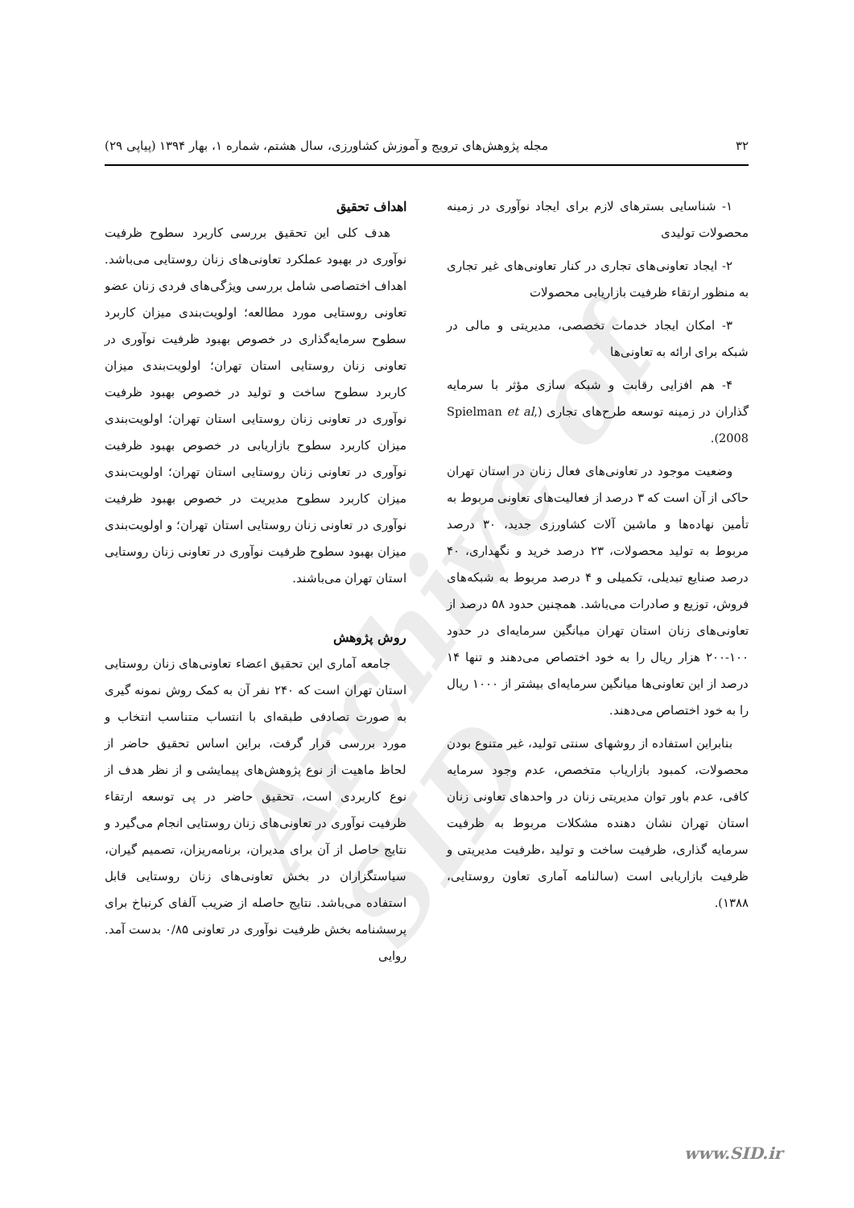۳۲ مجله پژوهش‌های ترویج و آموزش کشاورزی، سال هشتم، شماره ۱، بهار ۱۳۹۴ (پیاپی ۲۹)
Archive of SID
۱- شناسایی بسترهای لازم برای ایجاد نوآوری در زمینه محصولات تولیدی
۲- ایجاد تعاونی‌های تجاری در کنار تعاونی‌های غیر تجاری به منظور ارتقاء ظرفیت بازاریابی محصولات
۳- امکان ایجاد خدمات تخصصی، مدیریتی و مالی در شبکه برای ارائه به تعاونی‌ها
۴- هم افزایی رقابت و شبکه سازی مؤثر با سرمایه گذاران در زمینه توسعه طرح‌های تجاری (Spielman et al, 2008).
وضعیت موجود در تعاونی‌های فعال زنان در استان تهران حاکی از آن است که ۳ درصد از فعالیت‌های تعاونی مربوط به تأمین نهاده‌ها و ماشین آلات کشاورزی جدید، ۳۰ درصد مربوط به تولید محصولات، ۲۳ درصد خرید و نگهداری، ۴۰ درصد صنایع تبدیلی، تکمیلی و ۴ درصد مربوط به شبکه‌های فروش، توزیع و صادرات می‌باشد. همچنین حدود ۵۸ درصد از تعاونی‌های زنان استان تهران میانگین سرمایه‌ای در حدود ۱۰۰-۲۰۰ هزار ریال را به خود اختصاص می‌دهند و تنها ۱۴ درصد از این تعاونی‌ها میانگین سرمایه‌ای بیشتر از ۱۰۰۰ ریال را به خود اختصاص می‌دهند.
بنابراین استفاده از روشهای سنتی تولید، غیر متنوع بودن محصولات، کمبود بازاریاب متخصص، عدم وجود سرمایه کافی، عدم باور توان مدیریتی زنان در واحدهای تعاونی زنان استان تهران نشان دهنده مشکلات مربوط به ظرفیت سرمایه گذاری، ظرفیت ساخت و تولید ،ظرفیت مدیریتی و ظرفیت بازاریابی است (سالنامه آماری تعاون روستایی، ۱۳۸۸).
اهداف تحقیق
هدف کلی این تحقیق بررسی کاربرد سطوح ظرفیت نوآوری در بهبود عملکرد تعاونی‌های زنان روستایی می‌باشد. اهداف اختصاصی شامل بررسی ویژگی‌های فردی زنان عضو تعاونی روستایی مورد مطالعه؛ اولویت‌بندی میزان کاربرد سطوح سرمایه‌گذاری در خصوص بهبود ظرفیت نوآوری در تعاونی زنان روستایی استان تهران؛ اولویت‌بندی میزان کاربرد سطوح ساخت و تولید در خصوص بهبود ظرفیت نوآوری در تعاونی زنان روستایی استان تهران؛ اولویت‌بندی میزان کاربرد سطوح بازاریابی در خصوص بهبود ظرفیت نوآوری در تعاونی زنان روستایی استان تهران؛ اولویت‌بندی میزان کاربرد سطوح مدیریت در خصوص بهبود ظرفیت نوآوری در تعاونی زنان روستایی استان تهران؛ و اولویت‌بندی میزان بهبود سطوح ظرفیت نوآوری در تعاونی زنان روستایی استان تهران می‌باشند.
روش پژوهش
جامعه آماری این تحقیق اعضاء تعاونی‌های زنان روستایی استان تهران است که ۲۴۰ نفر آن به کمک روش نمونه گیری به صورت تصادفی طبقه‌ای با انتساب متناسب انتخاب و مورد بررسی قرار گرفت، براین اساس تحقیق حاضر از لحاظ ماهیت از نوع پژوهش‌های پیمایشی و از نظر هدف از نوع کاربردی است، تحقیق حاضر در پی توسعه ارتقاء ظرفیت نوآوری در تعاونی‌های زنان روستایی انجام می‌گیرد و نتایج حاصل از آن برای مدیران، برنامه‌ریزان، تصمیم گیران، سیاستگزاران در بخش تعاونی‌های زنان روستایی قابل استفاده می‌باشد. نتایج حاصله از ضریب آلفای کرنباخ برای پرسشنامه بخش ظرفیت نوآوری در تعاونی ۰/۸۵ بدست آمد. روایی
www.SID.ir